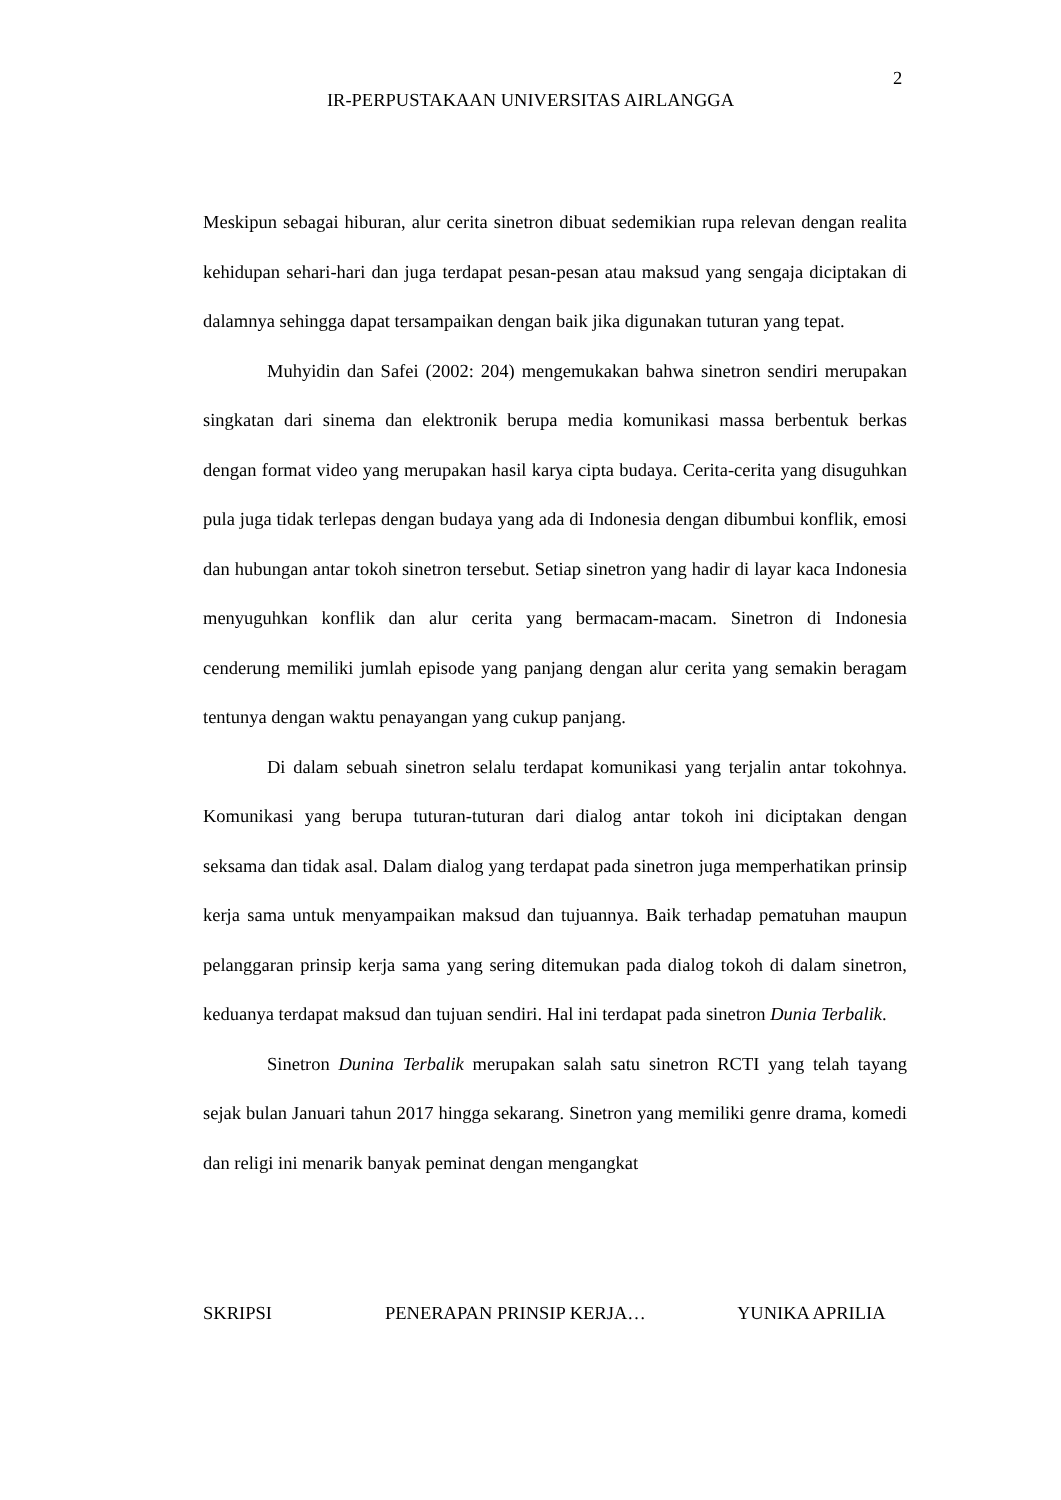2
IR-PERPUSTAKAAN UNIVERSITAS AIRLANGGA
Meskipun sebagai hiburan, alur cerita sinetron dibuat sedemikian rupa relevan dengan realita kehidupan sehari-hari dan juga terdapat pesan-pesan atau maksud yang sengaja diciptakan di dalamnya sehingga dapat tersampaikan dengan baik jika digunakan tuturan yang tepat.
Muhyidin dan Safei (2002: 204) mengemukakan bahwa sinetron sendiri merupakan singkatan dari sinema dan elektronik berupa media komunikasi massa berbentuk berkas dengan format video yang merupakan hasil karya cipta budaya. Cerita-cerita yang disuguhkan pula juga tidak terlepas dengan budaya yang ada di Indonesia dengan dibumbui konflik, emosi dan hubungan antar tokoh sinetron tersebut. Setiap sinetron yang hadir di layar kaca Indonesia menyuguhkan konflik dan alur cerita yang bermacam-macam. Sinetron di Indonesia cenderung memiliki jumlah episode yang panjang dengan alur cerita yang semakin beragam tentunya dengan waktu penayangan yang cukup panjang.
Di dalam sebuah sinetron selalu terdapat komunikasi yang terjalin antar tokohnya. Komunikasi yang berupa tuturan-tuturan dari dialog antar tokoh ini diciptakan dengan seksama dan tidak asal. Dalam dialog yang terdapat pada sinetron juga memperhatikan prinsip kerja sama untuk menyampaikan maksud dan tujuannya. Baik terhadap pematuhan maupun pelanggaran prinsip kerja sama yang sering ditemukan pada dialog tokoh di dalam sinetron, keduanya terdapat maksud dan tujuan sendiri. Hal ini terdapat pada sinetron Dunia Terbalik.
Sinetron Dunina Terbalik merupakan salah satu sinetron RCTI yang telah tayang sejak bulan Januari tahun 2017 hingga sekarang. Sinetron yang memiliki genre drama, komedi dan religi ini menarik banyak peminat dengan mengangkat
SKRIPSI PENERAPAN PRINSIP KERJA… YUNIKA APRILIA